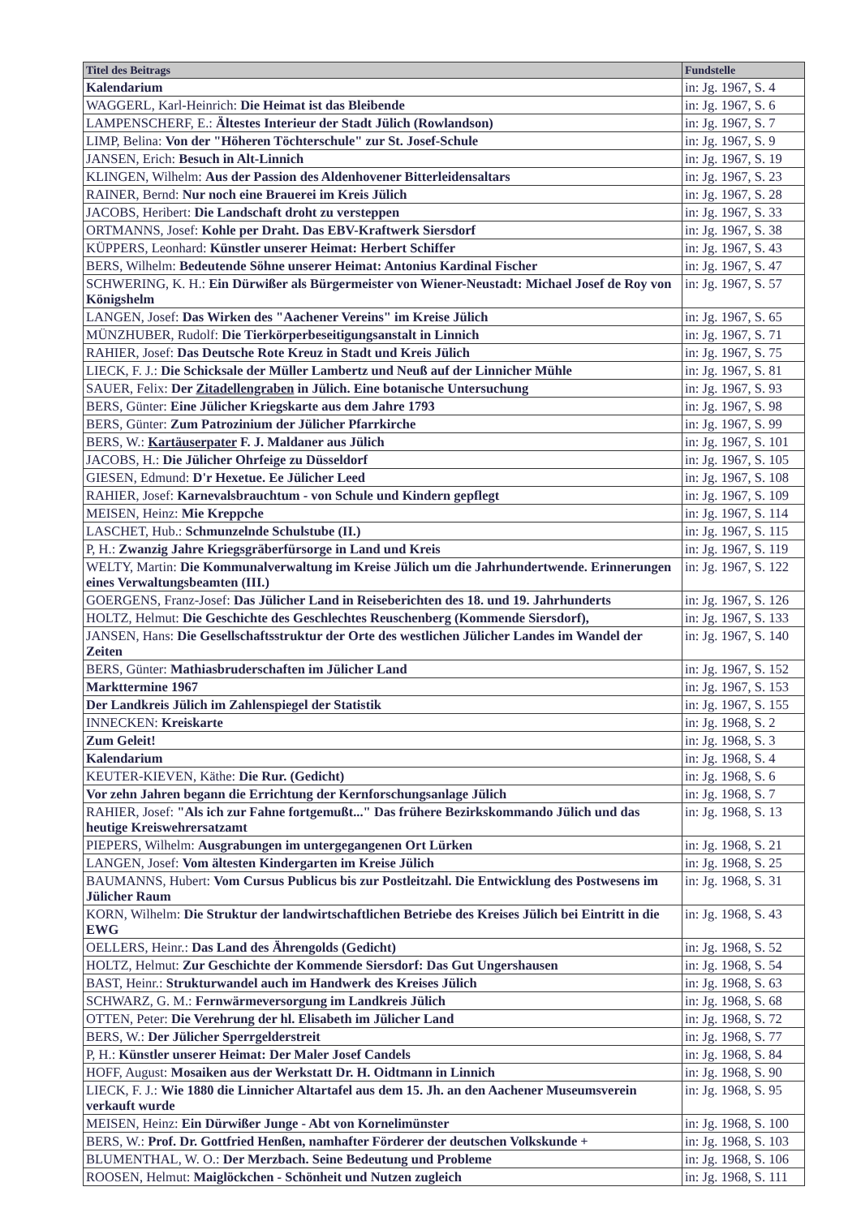| Titel des Beitrags | Fundstelle |
| --- | --- |
| Kalendarium | in: Jg. 1967, S. 4 |
| WAGGERL, Karl-Heinrich: Die Heimat ist das Bleibende | in: Jg. 1967, S. 6 |
| LAMPENSCHERF, E.: Ältestes Interieur der Stadt Jülich (Rowlandson) | in: Jg. 1967, S. 7 |
| LIMP, Belina: Von der "Höheren Töchterschule" zur St. Josef-Schule | in: Jg. 1967, S. 9 |
| JANSEN, Erich: Besuch in Alt-Linnich | in: Jg. 1967, S. 19 |
| KLINGEN, Wilhelm: Aus der Passion des Aldenhovener Bitterleidensaltars | in: Jg. 1967, S. 23 |
| RAINER, Bernd: Nur noch eine Brauerei im Kreis Jülich | in: Jg. 1967, S. 28 |
| JACOBS, Heribert: Die Landschaft droht zu versteppen | in: Jg. 1967, S. 33 |
| ORTMANNS, Josef: Kohle per Draht. Das EBV-Kraftwerk Siersdorf | in: Jg. 1967, S. 38 |
| KÜPPERS, Leonhard: Künstler unserer Heimat: Herbert Schiffer | in: Jg. 1967, S. 43 |
| BERS, Wilhelm: Bedeutende Söhne unserer Heimat: Antonius Kardinal Fischer | in: Jg. 1967, S. 47 |
| SCHWERING, K. H.: Ein Dürwißer als Bürgermeister von Wiener-Neustadt: Michael Josef de Roy von Königshelm | in: Jg. 1967, S. 57 |
| LANGEN, Josef: Das Wirken des "Aachener Vereins" im Kreise Jülich | in: Jg. 1967, S. 65 |
| MÜNZHUBER, Rudolf: Die Tierkörperbeseitigungsanstalt in Linnich | in: Jg. 1967, S. 71 |
| RAHIER, Josef: Das Deutsche Rote Kreuz in Stadt und Kreis Jülich | in: Jg. 1967, S. 75 |
| LIECK, F. J.: Die Schicksale der Müller Lambertz und Neuß auf der Linnicher Mühle | in: Jg. 1967, S. 81 |
| SAUER, Felix: Der Zitadellengraben in Jülich. Eine botanische Untersuchung | in: Jg. 1967, S. 93 |
| BERS, Günter: Eine Jülicher Kriegskarte aus dem Jahre 1793 | in: Jg. 1967, S. 98 |
| BERS, Günter: Zum Patrozinium der Jülicher Pfarrkirche | in: Jg. 1967, S. 99 |
| BERS, W.: Kartäuserpater F. J. Maldaner aus Jülich | in: Jg. 1967, S. 101 |
| JACOBS, H.: Die Jülicher Ohrfeige zu Düsseldorf | in: Jg. 1967, S. 105 |
| GIESEN, Edmund: D'r Hexetue. Ee Jülicher Leed | in: Jg. 1967, S. 108 |
| RAHIER, Josef: Karnevalsbrauchtum - von Schule und Kindern gepflegt | in: Jg. 1967, S. 109 |
| MEISEN, Heinz: Mie Kreppche | in: Jg. 1967, S. 114 |
| LASCHET, Hub.: Schmunzelnde Schulstube (II.) | in: Jg. 1967, S. 115 |
| P, H.: Zwanzig Jahre Kriegsgräberfürsorge in Land und Kreis | in: Jg. 1967, S. 119 |
| WELTY, Martin: Die Kommunalverwaltung im Kreise Jülich um die Jahrhundertwende. Erinnerungen eines Verwaltungsbeamten (III.) | in: Jg. 1967, S. 122 |
| GOERGENS, Franz-Josef: Das Jülicher Land in Reiseberichten des 18. und 19. Jahrhunderts | in: Jg. 1967, S. 126 |
| HOLTZ, Helmut: Die Geschichte des Geschlechtes Reuschenberg (Kommende Siersdorf), | in: Jg. 1967, S. 133 |
| JANSEN, Hans: Die Gesellschaftsstruktur der Orte des westlichen Jülicher Landes im Wandel der Zeiten | in: Jg. 1967, S. 140 |
| BERS, Günter: Mathiasbruderschaften im Jülicher Land | in: Jg. 1967, S. 152 |
| Markttermine 1967 | in: Jg. 1967, S. 153 |
| Der Landkreis Jülich im Zahlenspiegel der Statistik | in: Jg. 1967, S. 155 |
| INNECKEN: Kreiskarte | in: Jg. 1968, S. 2 |
| Zum Geleit! | in: Jg. 1968, S. 3 |
| Kalendarium | in: Jg. 1968, S. 4 |
| KEUTER-KIEVEN, Käthe: Die Rur. (Gedicht) | in: Jg. 1968, S. 6 |
| Vor zehn Jahren begann die Errichtung der Kernforschungsanlage Jülich | in: Jg. 1968, S. 7 |
| RAHIER, Josef: "Als ich zur Fahne fortgemußt..." Das frühere Bezirkskommando Jülich und das heutige Kreiswehrersatzamt | in: Jg. 1968, S. 13 |
| PIEPERS, Wilhelm: Ausgrabungen im untergegangenen Ort Lürken | in: Jg. 1968, S. 21 |
| LANGEN, Josef: Vom ältesten Kindergarten im Kreise Jülich | in: Jg. 1968, S. 25 |
| BAUMANNS, Hubert: Vom Cursus Publicus bis zur Postleitzahl. Die Entwicklung des Postwesens im Jülicher Raum | in: Jg. 1968, S. 31 |
| KORN, Wilhelm: Die Struktur der landwirtschaftlichen Betriebe des Kreises Jülich bei Eintritt in die EWG | in: Jg. 1968, S. 43 |
| OELLERS, Heinr.: Das Land des Ährengolds (Gedicht) | in: Jg. 1968, S. 52 |
| HOLTZ, Helmut: Zur Geschichte der Kommende Siersdorf: Das Gut Ungershausen | in: Jg. 1968, S. 54 |
| BAST, Heinr.: Strukturwandel auch im Handwerk des Kreises Jülich | in: Jg. 1968, S. 63 |
| SCHWARZ, G. M.: Fernwärmeversorgung im Landkreis Jülich | in: Jg. 1968, S. 68 |
| OTTEN, Peter: Die Verehrung der hl. Elisabeth im Jülicher Land | in: Jg. 1968, S. 72 |
| BERS, W.: Der Jülicher Sperrgelderstreit | in: Jg. 1968, S. 77 |
| P, H.: Künstler unserer Heimat: Der Maler Josef Candels | in: Jg. 1968, S. 84 |
| HOFF, August: Mosaiken aus der Werkstatt Dr. H. Oidtmann in Linnich | in: Jg. 1968, S. 90 |
| LIECK, F. J.: Wie 1880 die Linnicher Altartafel aus dem 15. Jh. an den Aachener Museumsverein verkauft wurde | in: Jg. 1968, S. 95 |
| MEISEN, Heinz: Ein Dürwißer Junge - Abt von Kornelimünster | in: Jg. 1968, S. 100 |
| BERS, W.: Prof. Dr. Gottfried Henßen, namhafter Förderer der deutschen Volkskunde + | in: Jg. 1968, S. 103 |
| BLUMENTHAL, W. O.: Der Merzbach. Seine Bedeutung und Probleme | in: Jg. 1968, S. 106 |
| ROOSEN, Helmut: Maiglöckchen - Schönheit und Nutzen zugleich | in: Jg. 1968, S. 111 |